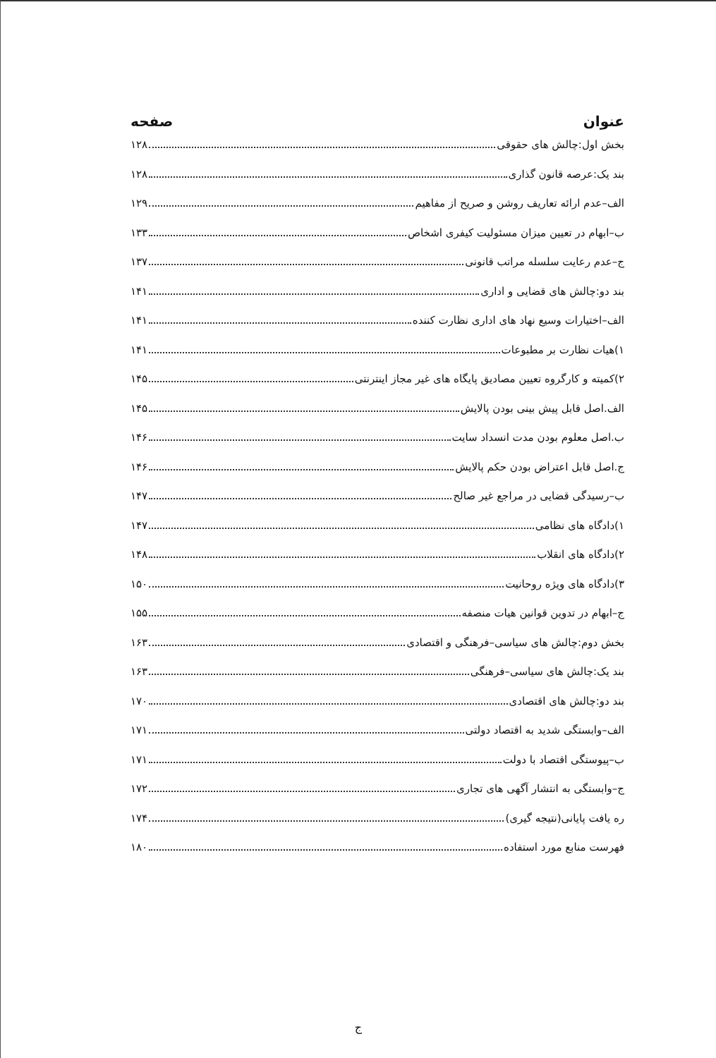عنوان صفحه
بخش اول:چالش های حقوقی ۱۲۸
بند یک:عرصه قانون گذاری ۱۲۸
الف–عدم ارائه تعاریف روشن و صریح از مفاهیم ۱۲۹
ب–ابهام در تعیین میزان مسئولیت کیفری اشخاص ۱۳۳
ج–عدم رعایت سلسله مراتب قانونی ۱۳۷
بند دو:چالش های قضایی و اداری ۱۴۱
الف–اختیارات وسیع نهاد های اداری نظارت کننده ۱۴۱
۱)هیات نظارت بر مطبوعات ۱۴۱
۲)کمیته و کارگروه تعیین مصادیق پایگاه های غیر مجاز اینترنتی ۱۴۵
الف.اصل قابل پیش بینی بودن پالایش ۱۴۵
ب.اصل معلوم بودن مدت انسداد سایت ۱۴۶
ج.اصل قابل اعتراض بودن حکم پالایش ۱۴۶
ب–رسیدگی قضایی در مراجع غیر صالح ۱۴۷
۱)دادگاه های نظامی ۱۴۷
۲)دادگاه های انقلاب ۱۴۸
۳)دادگاه های ویژه روحانیت ۱۵۰
ج–ابهام در تدوین قوانین هیات منصفه ۱۵۵
بخش دوم:چالش های سیاسی–فرهنگی و اقتصادی ۱۶۳
بند یک:چالش های سیاسی–فرهنگی ۱۶۳
بند دو:چالش های اقتصادی ۱۷۰
الف–وابستگی شدید به اقتصاد دولتی ۱۷۱
ب–پیوستگی اقتصاد با دولت ۱۷۱
ج–وابستگی به انتشار آگهی های تجاری ۱۷۲
ره یافت پایانی(نتیجه گیری) ۱۷۴
فهرست منابع مورد استفاده ۱۸۰
ج